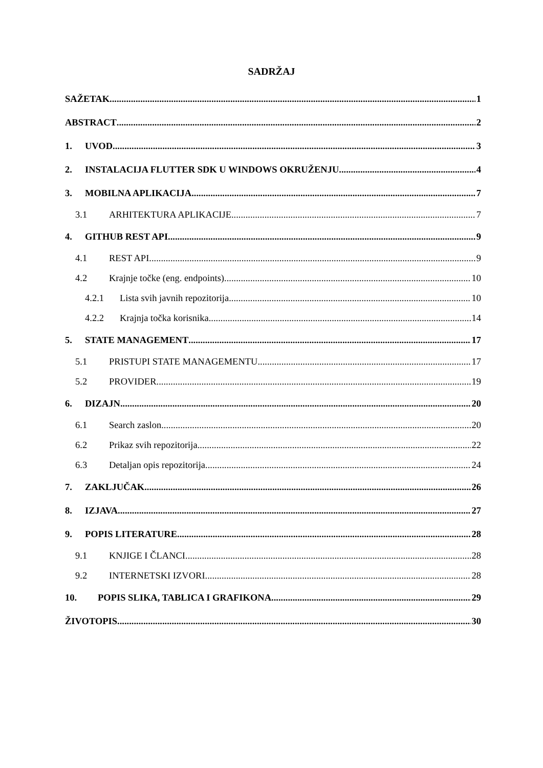SADRŽAJ
SAŽETAK 1
ABSTRACT 2
1. UVOD 3
2. INSTALACIJA FLUTTER SDK U WINDOWS OKRUŽENJU 4
3. MOBILNA APLIKACIJA 7
3.1 ARHITEKTURA APLIKACIJE 7
4. GITHUB REST API 9
4.1 REST API 9
4.2 Krajnje točke (eng. endpoints) 10
4.2.1 Lista svih javnih repozitorija 10
4.2.2 Krajnja točka korisnika 14
5. STATE MANAGEMENT 17
5.1 PRISTUPI STATE MANAGEMENTU 17
5.2 PROVIDER 19
6. DIZAJN 20
6.1 Search zaslon 20
6.2 Prikaz svih repozitorija 22
6.3 Detaljan opis repozitorija 24
7. ZAKLJUČAK 26
8. IZJAVA 27
9. POPIS LITERATURE 28
9.1 KNJIGE I ČLANCI 28
9.2 INTERNETSKI IZVORI 28
10. POPIS SLIKA, TABLICA I GRAFIKONA 29
ŽIVOTOPIS 30